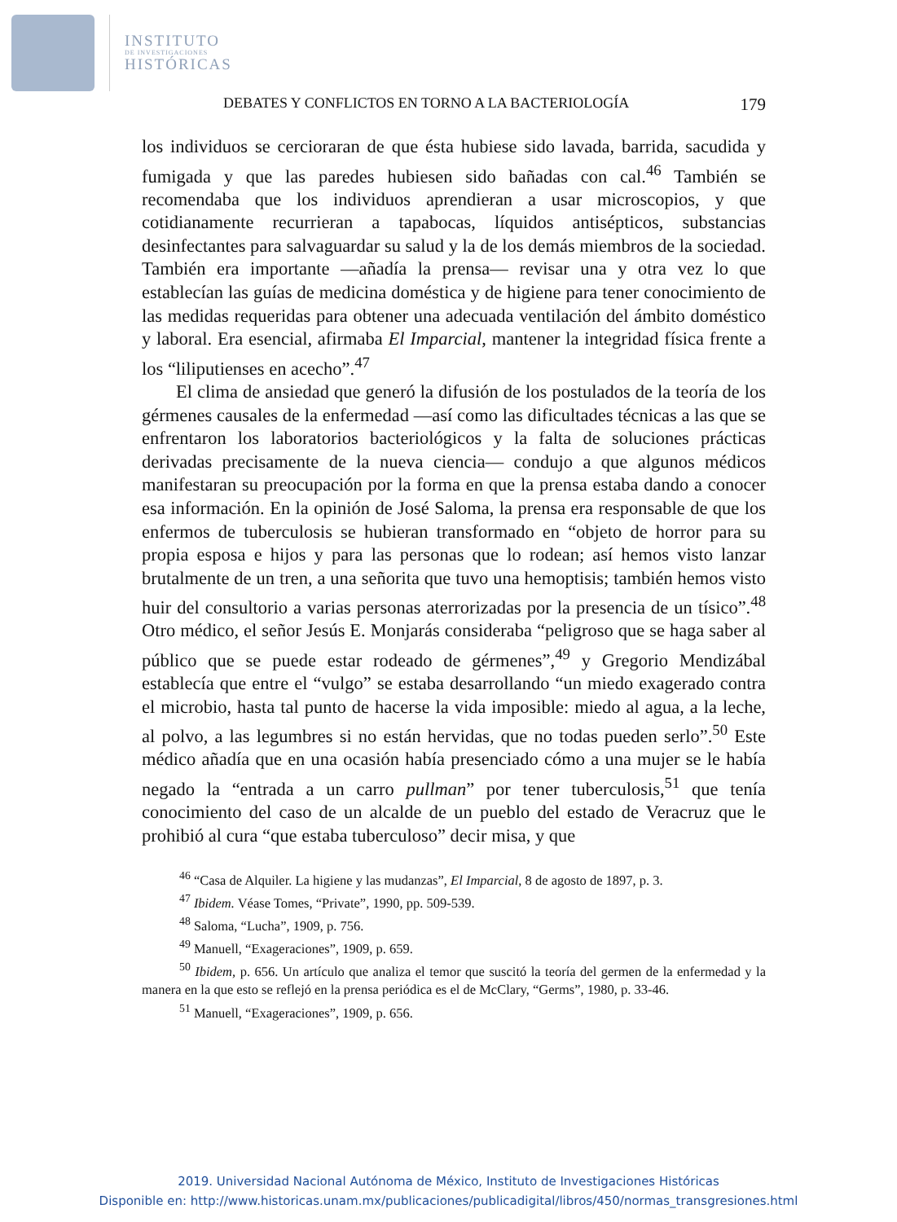INSTITUTO
DE INVESTIGACIONES
HISTÓRICAS
DEBATES Y CONFLICTOS EN TORNO A LA BACTERIOLOGÍA 179
los individuos se cercioraran de que ésta hubiese sido lavada, barrida, sacudida y fumigada y que las paredes hubiesen sido bañadas con cal.<sup>46</sup> También se recomendaba que los individuos aprendieran a usar microscopios, y que cotidianamente recurrieran a tapabocas, líquidos antisépticos, substancias desinfectantes para salvaguardar su salud y la de los demás miembros de la sociedad. También era importante —añadía la prensa— revisar una y otra vez lo que establecían las guías de medicina doméstica y de higiene para tener conocimiento de las medidas requeridas para obtener una adecuada ventilación del ámbito doméstico y laboral. Era esencial, afirmaba El Imparcial, mantener la integridad física frente a los “liliputienses en acecho”.<sup>47</sup>
El clima de ansiedad que generó la difusión de los postulados de la teoría de los gérmenes causales de la enfermedad —así como las dificultades técnicas a las que se enfrentaron los laboratorios bacteriológicos y la falta de soluciones prácticas derivadas precisamente de la nueva ciencia— condujo a que algunos médicos manifestaran su preocupación por la forma en que la prensa estaba dando a conocer esa información. En la opinión de José Saloma, la prensa era responsable de que los enfermos de tuberculosis se hubieran transformado en “objeto de horror para su propia esposa e hijos y para las personas que lo rodean; así hemos visto lanzar brutalmente de un tren, a una señorita que tuvo una hemoptisis; también hemos visto huir del consultorio a varias personas aterrorizadas por la presencia de un tísico”.<sup>48</sup> Otro médico, el señor Jesús E. Monjarás consideraba “peligroso que se haga saber al público que se puede estar rodeado de gérmenes”,<sup>49</sup> y Gregorio Mendizábal establecía que entre el “vulgo” se estaba desarrollando “un miedo exagerado contra el microbio, hasta tal punto de hacerse la vida imposible: miedo al agua, a la leche, al polvo, a las legumbres si no están hervidas, que no todas pueden serlo”.<sup>50</sup> Este médico añadía que en una ocasión había presenciado cómo a una mujer se le había negado la “entrada a un carro pullman” por tener tuberculosis,<sup>51</sup> que tenía conocimiento del caso de un alcalde de un pueblo del estado de Veracruz que le prohibió al cura “que estaba tuberculoso” decir misa, y que
<sup>46</sup> “Casa de Alquiler. La higiene y las mudanzas”, El Imparcial, 8 de agosto de 1897, p. 3.
<sup>47</sup> Ibidem. Véase Tomes, “Private”, 1990, pp. 509-539.
<sup>48</sup> Saloma, “Lucha”, 1909, p. 756.
<sup>49</sup> Manuell, “Exageraciones”, 1909, p. 659.
<sup>50</sup> Ibidem, p. 656. Un artículo que analiza el temor que suscitó la teoría del germen de la enfermedad y la manera en la que esto se reflejó en la prensa periódica es el de McClary, “Germs”, 1980, p. 33-46.
<sup>51</sup> Manuell, “Exageraciones”, 1909, p. 656.
2019. Universidad Nacional Autónoma de México, Instituto de Investigaciones Históricas
Disponible en: http://www.historicas.unam.mx/publicaciones/publicadigital/libros/450/normas_transgresiones.html